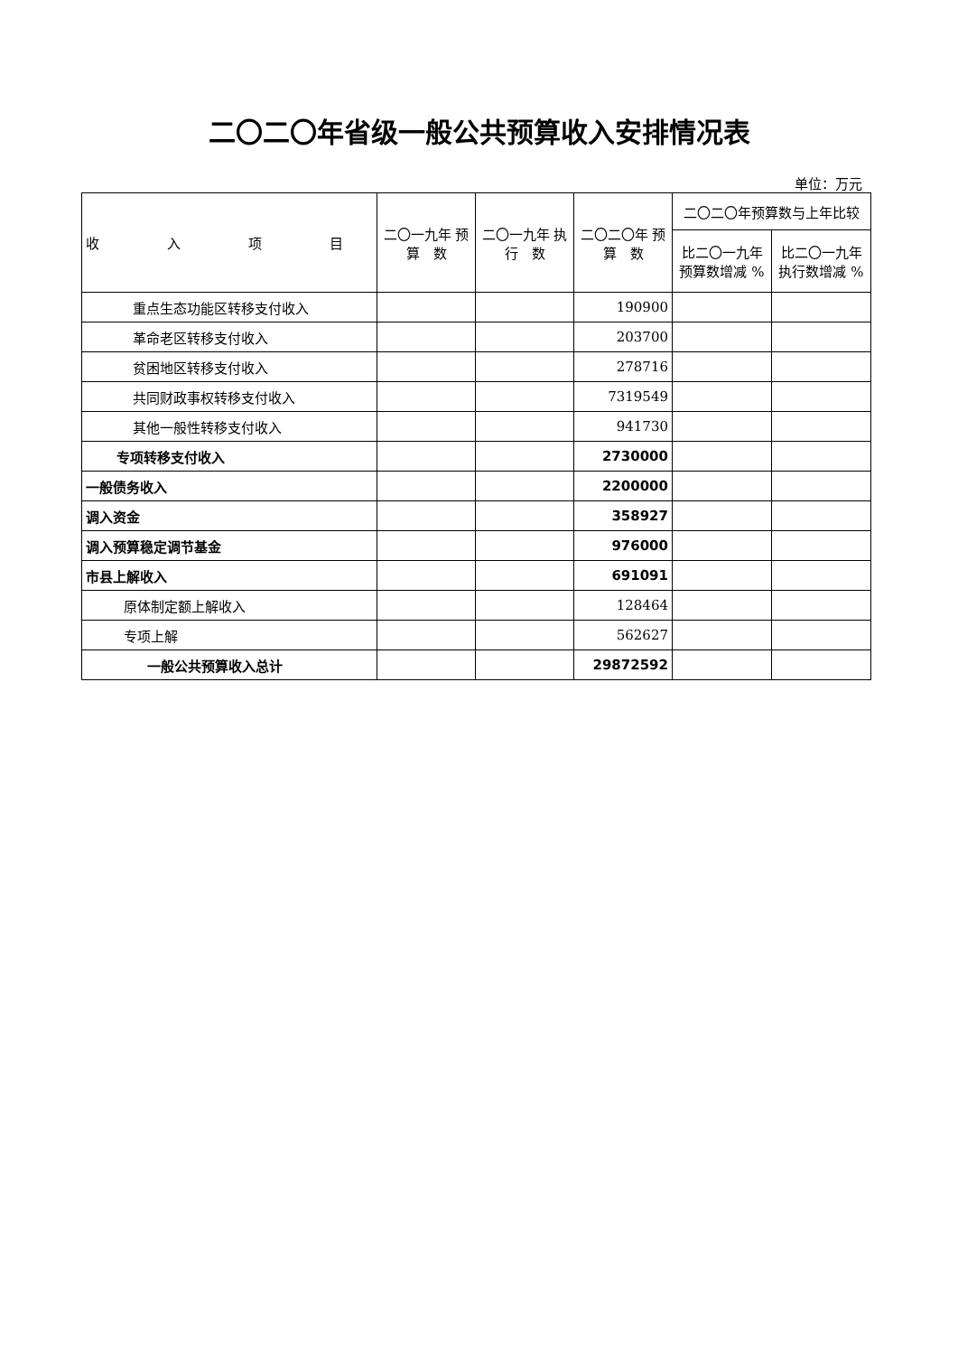二〇二〇年省级一般公共预算收入安排情况表
单位：万元
| 收 入 项 目 | 二〇一九年 预 算 数 | 二〇一九年 执 行 数 | 二〇二〇年 预 算 数 | 二〇二〇年预算数与上年比较 | |
| --- | --- | --- | --- | --- | --- |
| | | | | 比二〇一九年预算数增减 % | 比二〇一九年执行数增减 % |
| 重点生态功能区转移支付收入 | | | 190900 | | |
| 革命老区转移支付收入 | | | 203700 | | |
| 贫困地区转移支付收入 | | | 278716 | | |
| 共同财政事权转移支付收入 | | | 7319549 | | |
| 其他一般性转移支付收入 | | | 941730 | | |
| 专项转移支付收入 | | | 2730000 | | |
| 一般债务收入 | | | 2200000 | | |
| 调入资金 | | | 358927 | | |
| 调入预算稳定调节基金 | | | 976000 | | |
| 市县上解收入 | | | 691091 | | |
| 原体制定额上解收入 | | | 128464 | | |
| 专项上解 | | | 562627 | | |
| 一般公共预算收入总计 | | | 29872592 | | |